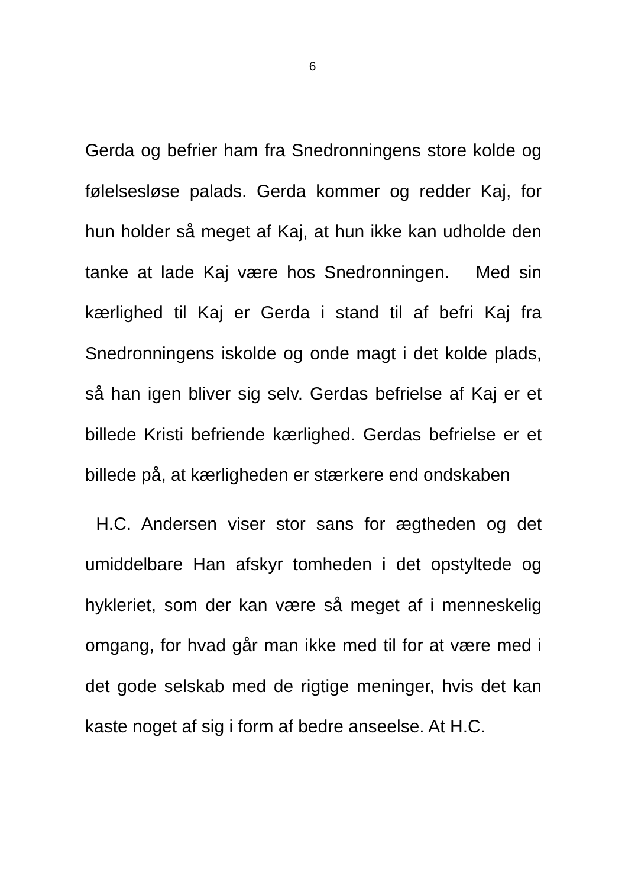6
Gerda og befrier ham fra Snedronningens store kolde og følelsesløse palads. Gerda kommer og redder Kaj, for hun holder så meget af Kaj, at hun ikke kan udholde den tanke at lade Kaj være hos Snedronningen. Med sin kærlighed til Kaj er Gerda i stand til af befri Kaj fra Snedronningens iskolde og onde magt i det kolde plads, så han igen bliver sig selv. Gerdas befrielse af Kaj er et billede Kristi befriende kærlighed. Gerdas befrielse er et billede på, at kærligheden er stærkere end ondskaben
H.C. Andersen viser stor sans for ægtheden og det umiddelbare Han afskyr tomheden i det opstyltede og hykleriet, som der kan være så meget af i menneskelig omgang, for hvad går man ikke med til for at være med i det gode selskab med de rigtige meninger, hvis det kan kaste noget af sig i form af bedre anseelse. At H.C.